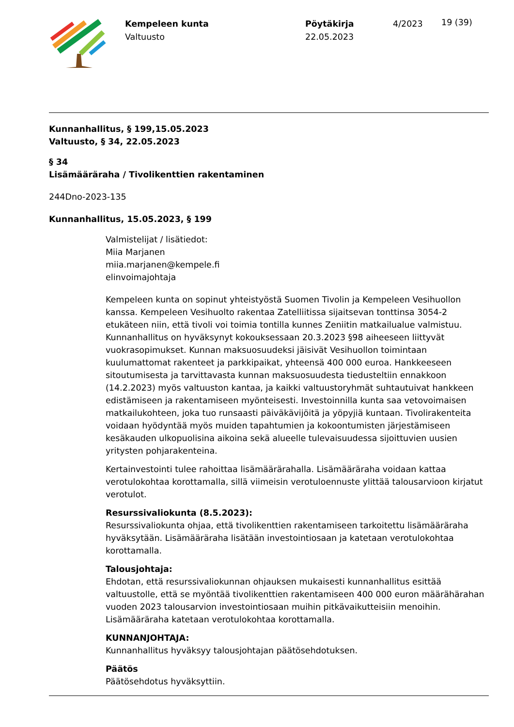Kempeleen kunta
Valtuusto
Pöytäkirja
22.05.2023
4/2023
19 (39)
Kunnanhallitus, § 199,15.05.2023
Valtuusto, § 34, 22.05.2023
§ 34
Lisämääräraha / Tivolikenttien rakentaminen
244Dno-2023-135
Kunnanhallitus, 15.05.2023, § 199
Valmistelijat / lisätiedot:
Miia Marjanen
miia.marjanen@kempele.fi
elinvoimajohtaja
Kempeleen kunta on sopinut yhteistyöstä Suomen Tivolin ja Kempeleen Vesihuollon kanssa. Kempeleen Vesihuolto rakentaa Zatelliitissa sijaitsevan tonttinsa 3054-2 etukäteen niin, että tivoli voi toimia tontilla kunnes Zeniitin matkailualue valmistuu. Kunnanhallitus on hyväksynyt kokouksessaan 20.3.2023 §98 aiheeseen liittyvät vuokrasopimukset. Kunnan maksuosuudeksi jäisivät Vesihuollon toimintaan kuulumattomat rakenteet ja parkkipaikat, yhteensä 400 000 euroa. Hankkeeseen sitoutumisesta ja tarvittavasta kunnan maksuosuudesta tiedusteltiin ennakkoon (14.2.2023) myös valtuuston kantaa, ja kaikki valtuustoryhmät suhtautuivat hankkeen edistämiseen ja rakentamiseen myönteisesti. Investoinnilla kunta saa vetovoimaisen matkailukohteen, joka tuo runsaasti päiväkävijöitä ja yöpyjiä kuntaan. Tivolirakenteita voidaan hyödyntää myös muiden tapahtumien ja kokoontumisten järjestämiseen kesäkauden ulkopuolisina aikoina sekä alueelle tulevaisuudessa sijoittuvien uusien yritysten pohjarakenteina.
Kertainvestointi tulee rahoittaa lisämäärärahalla. Lisämääräraha voidaan kattaa verotulokohtaa korottamalla, sillä viimeisin verotuloennuste ylittää talousarvioon kirjatut verotulot.
Resurssivaliokunta (8.5.2023):
Resurssivaliokunta ohjaa, että tivolikenttien rakentamiseen tarkoitettu lisämääräraha hyväksytään. Lisämääräraha lisätään investointiosaan ja katetaan verotulokohtaa korottamalla.
Talousjohtaja:
Ehdotan, että resurssivaliokunnan ohjauksen mukaisesti kunnanhallitus esittää valtuustolle, että se myöntää tivolikenttien rakentamiseen 400 000 euron määrähärahan vuoden 2023 talousarvion investointiosaan muihin pitkävaikutteisiin menoihin. Lisämääräraha katetaan verotulokohtaa korottamalla.
KUNNANJOHTAJA:
Kunnanhallitus hyväksyy talousjohtajan päätösehdotuksen.
Päätös
Päätösehdotus hyväksyttiin.